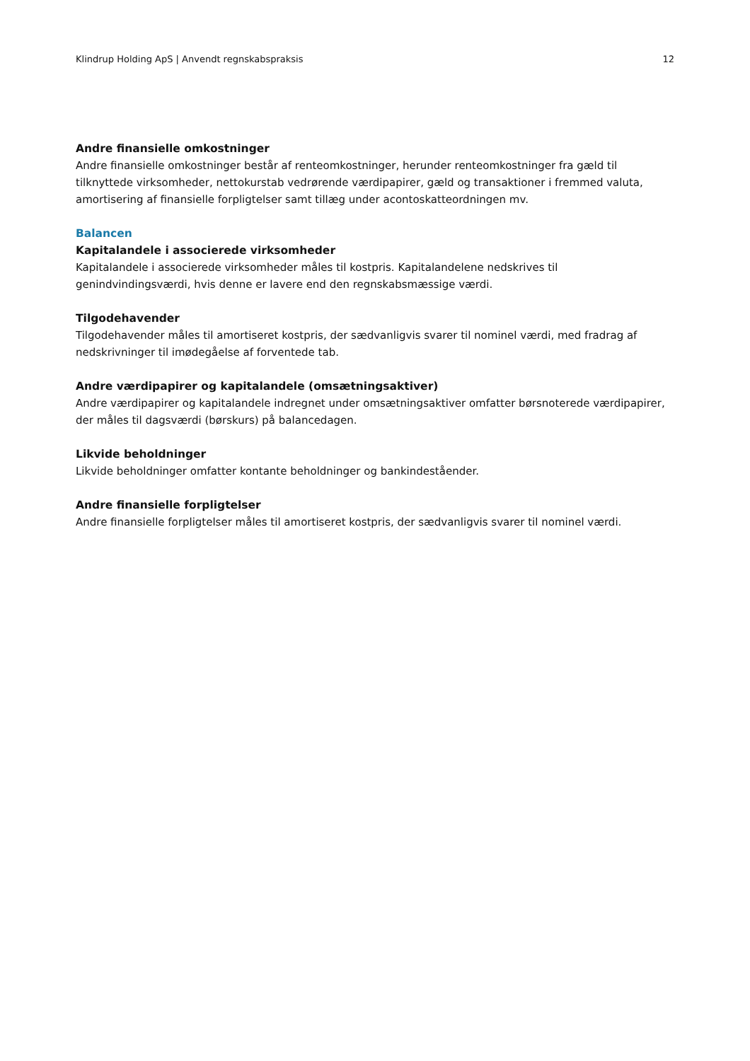Klindrup Holding ApS | Anvendt regnskabspraksis 12
Andre finansielle omkostninger
Andre finansielle omkostninger består af renteomkostninger, herunder renteomkostninger fra gæld til tilknyttede virksomheder, nettokurstab vedrørende værdipapirer, gæld og transaktioner i fremmed valuta, amortisering af finansielle forpligtelser samt tillæg under acontoskatteordningen mv.
Balancen
Kapitalandele i associerede virksomheder
Kapitalandele i associerede virksomheder måles til kostpris. Kapitalandelene nedskrives til genindvindingsværdi, hvis denne er lavere end den regnskabsmæssige værdi.
Tilgodehavender
Tilgodehavender måles til amortiseret kostpris, der sædvanligvis svarer til nominel værdi, med fradrag af nedskrivninger til imødegåelse af forventede tab.
Andre værdipapirer og kapitalandele (omsætningsaktiver)
Andre værdipapirer og kapitalandele indregnet under omsætningsaktiver omfatter børsnoterede værdipapirer, der måles til dagsværdi (børskurs) på balancedagen.
Likvide beholdninger
Likvide beholdninger omfatter kontante beholdninger og bankindeståender.
Andre finansielle forpligtelser
Andre finansielle forpligtelser måles til amortiseret kostpris, der sædvanligvis svarer til nominel værdi.